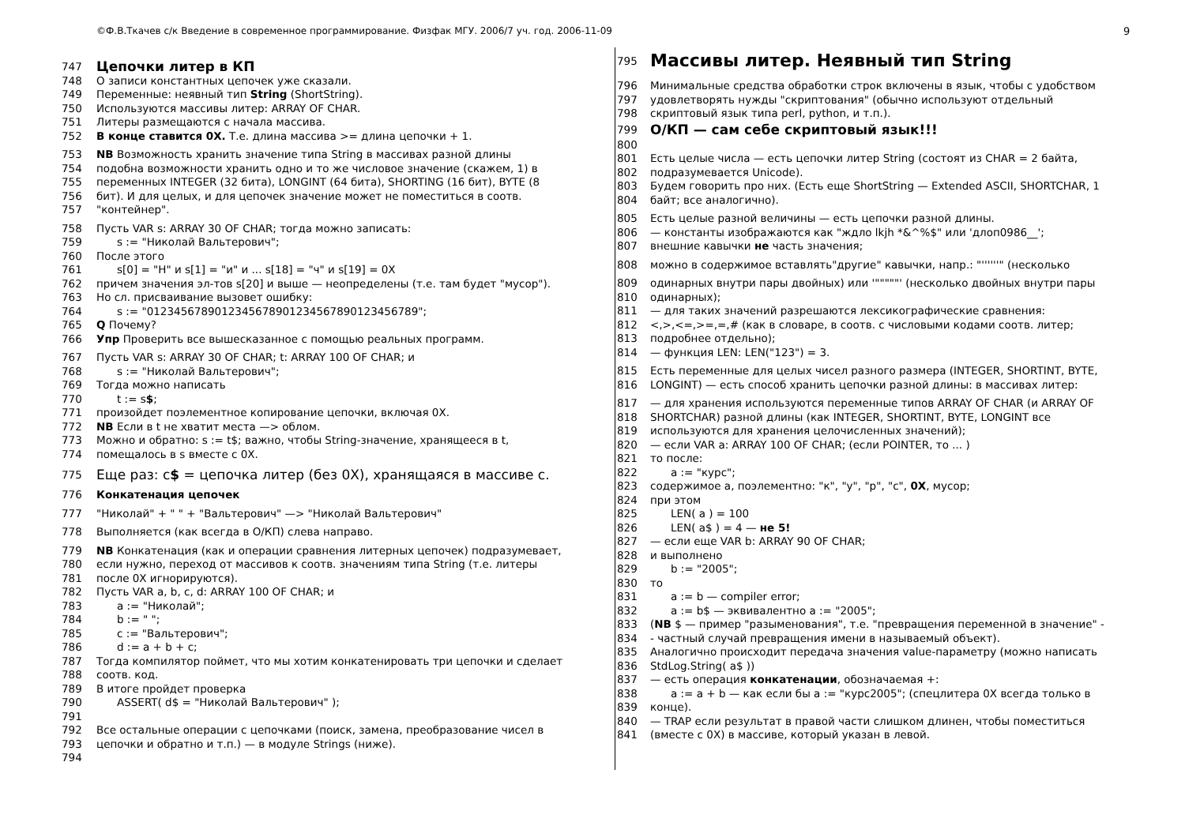©Ф.В.Ткачев с/к Введение в современное программирование. Физфак МГУ. 2006/7 уч. год. 2006-11-09 9
747 Цепочки литер в КП
748 О записи константных цепочек уже сказали.
749 Переменные: неявный тип String (ShortString).
750 Используются массивы литер: ARRAY OF CHAR.
751 Литеры размещаются с начала массива.
752 В конце ставится 0X. Т.е. длина массива >= длина цепочки + 1.
753 NB Возможность хранить значение типа String в массивах разной длины
754 подобна возможности хранить одно и то же числовое значение (скажем, 1) в
755 переменных INTEGER (32 бита), LONGINT (64 бита), SHORTING (16 бит), BYTE (8
756 бит). И для целых, и для цепочек значение может не поместиться в соотв.
757 "контейнер".
758 Пусть VAR s: ARRAY 30 OF CHAR; тогда можно записать:
759 s := "Николай Вальтерович";
760 После этого
761 s[0] = "Н" и s[1] = "и" и ... s[18] = "ч" и s[19] = 0X
762 причем значения эл-тов s[20] и выше — неопределены (т.е. там будет "мусор").
763 Но сл. присваивание вызовет ошибку:
764 s := "0123456789012345678901234567890123456789";
765 Q Почему?
766 Упр Проверить все вышесказанное с помощью реальных программ.
767 Пусть VAR s: ARRAY 30 OF CHAR; t: ARRAY 100 OF CHAR; и
768 s := "Николай Вальтерович";
769 Тогда можно написать
770 t := s$;
771 произойдет поэлементное копирование цепочки, включая 0X.
772 NB Если в t не хватит места —> облом.
773 Можно и обратно: s := t$; важно, чтобы String-значение, хранящееся в t,
774 помещалось в s вместе с 0X.
775 Еще раз: c$ = цепочка литер (без 0X), хранящаяся в массиве c.
776 Конкатенация цепочек
777 "Николай" + " " + "Вальтерович" —> "Николай Вальтерович"
778 Выполняется (как всегда в О/КП) слева направо.
779 NB Конкатенация (как и операции сравнения литерных цепочек) подразумевает,
780 если нужно, переход от массивов к соотв. значениям типа String (т.е. литеры
781 после 0X игнорируются).
782 Пусть VAR a, b, c, d: ARRAY 100 OF CHAR; и
783 a := "Николай";
784 b := " ";
785 c := "Вальтерович";
786 d := a + b + c;
787 Тогда компилятор поймет, что мы хотим конкатенировать три цепочки и сделает
788 соотв. код.
789 В итоге пройдет проверка
790 ASSERT( d$ = "Николай Вальтерович" );
791
792 Все остальные операции с цепочками (поиск, замена, преобразование чисел в
793 цепочки и обратно и т.п.) — в модуле Strings (ниже).
794
795 Массивы литер. Неявный тип String
796 Минимальные средства обработки строк включены в язык, чтобы с удобством
797 удовлетворять нужды "скриптования" (обычно используют отдельный
798 скриптовый язык типа perl, python, и т.п.).
799 О/КП — сам себе скриптовый язык!!!
800
801 Есть целые числа — есть цепочки литер String (состоят из CHAR = 2 байта,
802 подразумевается Unicode).
803 Будем говорить про них. (Есть еще ShortString — Extended ASCII, SHORTCHAR, 1
804 байт; все аналогично).
805 Есть целые разной величины — есть цепочки разной длины.
806 — константы изображаются как "ждло lkjh *&^%$" или 'длоп0986__';
807 внешние кавычки не часть значения;
808 можно в содержимое вставлять"другие" кавычки, напр.: "''''''" (несколько
809 одинарных внутри пары двойных) или '"""""' (несколько двойных внутри пары
810 одинарных);
811 — для таких значений разрешаются лексикографические сравнения:
812 <,>,<=,>=,=,# (как в словаре, в соотв. с числовыми кодами соотв. литер;
813 подробнее отдельно);
814 — функция LEN: LEN("123") = 3.
815 Есть переменные для целых чисел разного размера (INTEGER, SHORTINT, BYTE,
816 LONGINT) — есть способ хранить цепочки разной длины: в массивах литер:
817 — для хранения используются переменные типов ARRAY OF CHAR (и ARRAY OF
818 SHORTCHAR) разной длины (как INTEGER, SHORTINT, BYTE, LONGINT все
819 используются для хранения целочисленных значений);
820 — если VAR a: ARRAY 100 OF CHAR; (если POINTER, то ... )
821 то после:
822 a := "курс";
823 содержимое a, поэлементно: "к", "у", "р", "с", 0X, мусор;
824 при этом
825 LEN( a ) = 100
826 LEN( a$ ) = 4 — не 5!
827 — если еще VAR b: ARRAY 90 OF CHAR;
828 и выполнено
829 b := "2005";
830 то
831 a := b — compiler error;
832 a := b$ — эквивалентно a := "2005";
833 (NB $ — пример "разыменования", т.е. "превращения переменной в значение" -
834 - частный случай превращения имени в называемый объект).
835 Аналогично происходит передача значения value-параметру (можно написать
836 StdLog.String( a$ ))
837 — есть операция конкатенации, обозначаемая +:
838 a := a + b — как если бы a := "курс2005"; (спецлитера 0X всегда только в
839 конце).
840 — TRAP если результат в правой части слишком длинен, чтобы поместиться
841 (вместе с 0X) в массиве, который указан в левой.